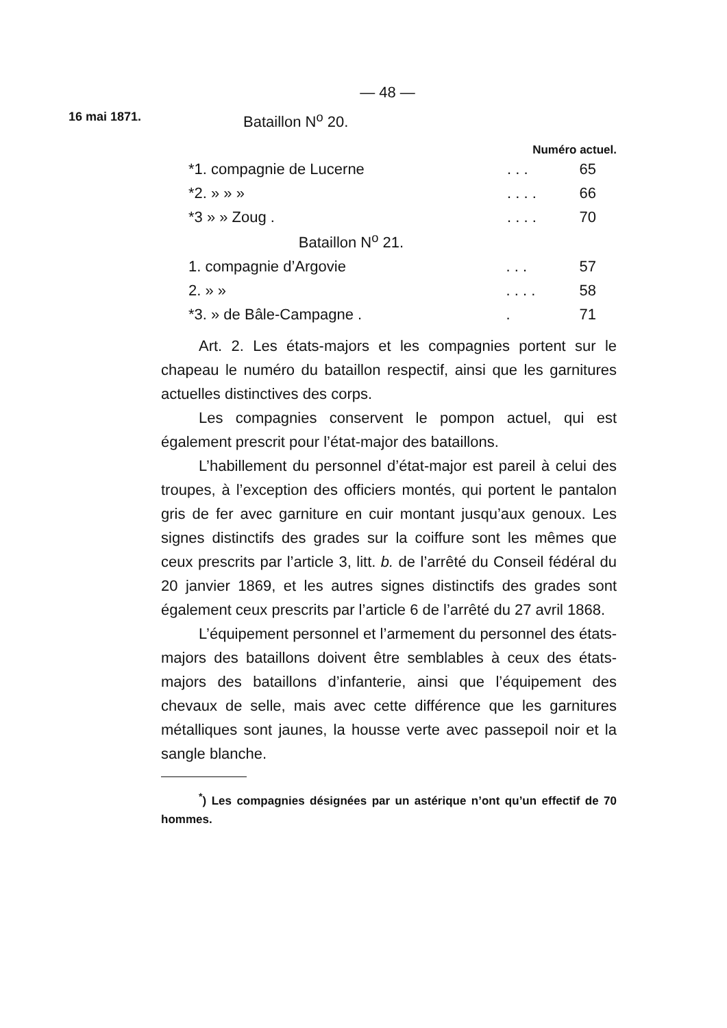— 48 —
16 mai 1871.
Bataillon N<sup>o</sup> 20.
Numéro actuel.
| *1. compagnie de Lucerne | . . . | 65 |
| *2. » » » | . . . . | 66 |
| *3 » » Zoug . | . . . . | 70 |
Bataillon N<sup>o</sup> 21.
| 1. compagnie d’Argovie | . . . | 57 |
| 2. » » | . . . . | 58 |
| *3. » de Bâle-Campagne . | . | 71 |
Art. 2. Les états-majors et les compagnies portent sur le chapeau le numéro du bataillon respectif, ainsi que les garnitures actuelles distinctives des corps.
Les compagnies conservent le pompon actuel, qui est également prescrit pour l’état-major des bataillons.
L’habillement du personnel d’état-major est pareil à celui des troupes, à l’exception des officiers montés, qui portent le pantalon gris de fer avec garniture en cuir montant jusqu’aux genoux. Les signes distinctifs des grades sur la coiffure sont les mêmes que ceux prescrits par l’article 3, litt. b. de l’arrêté du Conseil fédéral du 20 janvier 1869, et les autres signes distinctifs des grades sont également ceux prescrits par l’article 6 de l’arrêté du 27 avril 1868.
L’équipement personnel et l’armement du personnel des états-majors des bataillons doivent être semblables à ceux des états-majors des bataillons d’infanterie, ainsi que l’équipement des chevaux de selle, mais avec cette différence que les garnitures métalliques sont jaunes, la housse verte avec passepoil noir et la sangle blanche.
<sup>*</sup>) Les compagnies désignées par un astérique n’ont qu’un effectif de 70 hommes.